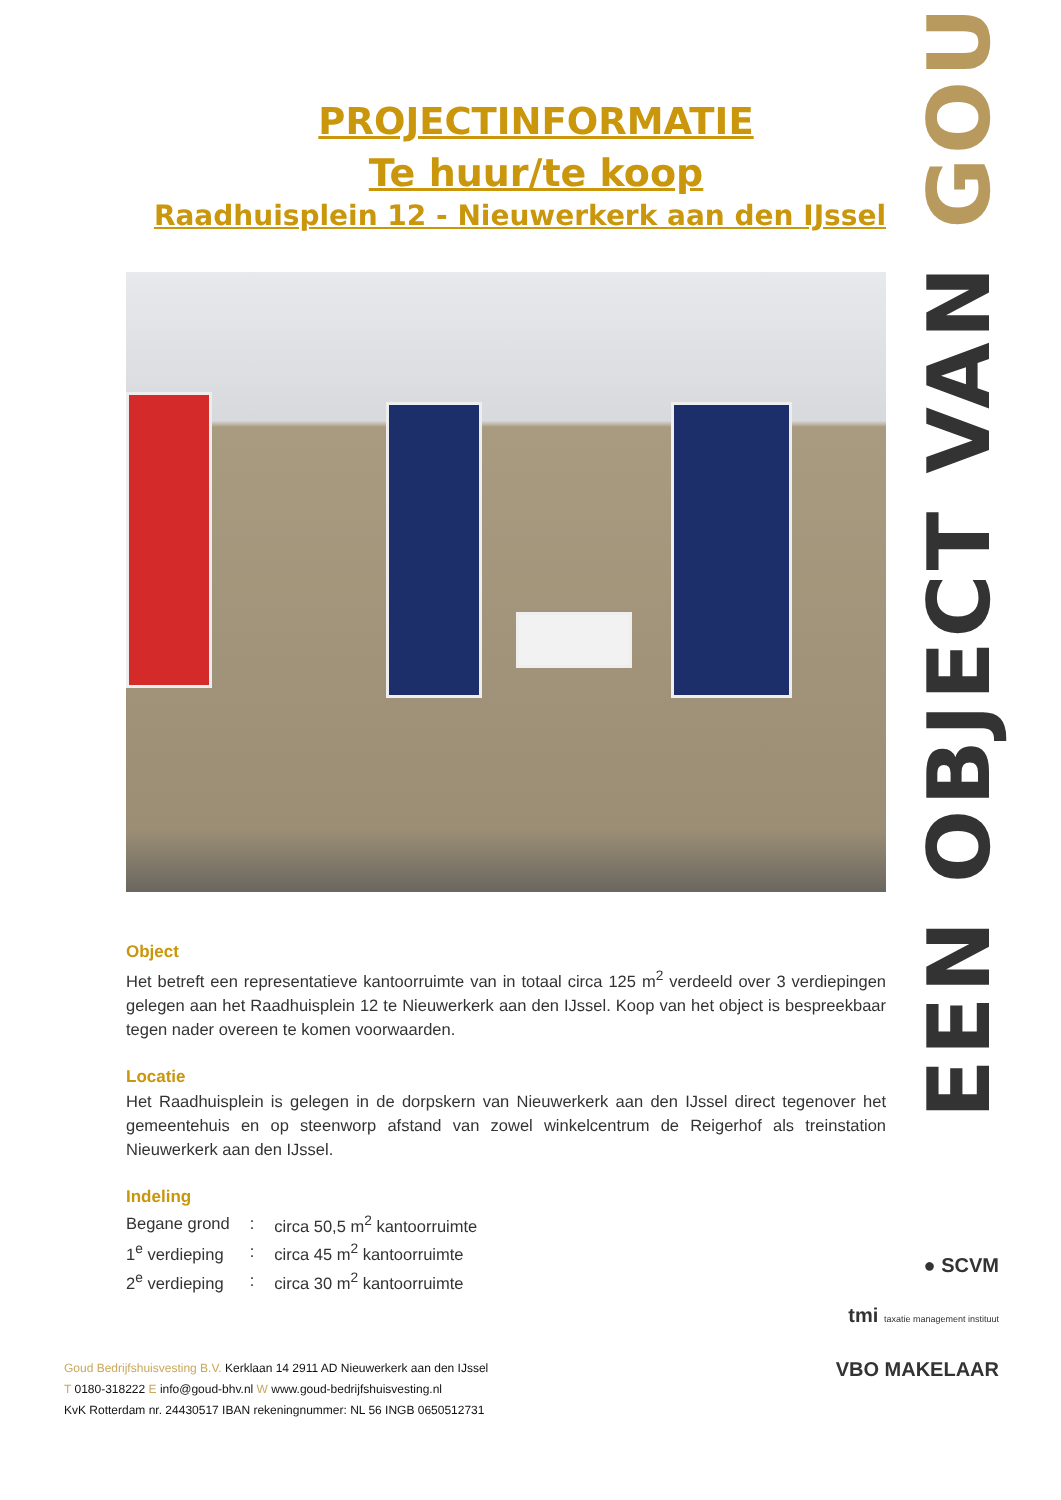PROJECTINFORMATIE
Te huur/te koop
Raadhuisplein 12 - Nieuwerkerk aan den IJssel
Object
Het betreft een representatieve kantoorruimte van in totaal circa 125 m<sup>2</sup> verdeeld over 3 verdiepingen gelegen aan het Raadhuisplein 12 te Nieuwerkerk aan den IJssel. Koop van het object is bespreekbaar tegen nader overeen te komen voorwaarden.
Locatie
Het Raadhuisplein is gelegen in de dorpskern van Nieuwerkerk aan den IJssel direct tegenover het gemeentehuis en op steenworp afstand van zowel winkelcentrum de Reigerhof als treinstation Nieuwerkerk aan den IJssel.
Indeling
| Begane grond | : | circa 50,5 m<sup>2</sup> kantoorruimte |
| 1<sup>e</sup> verdieping | : | circa 45 m<sup>2</sup> kantoorruimte |
| 2<sup>e</sup> verdieping | : | circa 30 m<sup>2</sup> kantoorruimte |
EEN OBJECT VAN GOUD
● SCVM
tmi taxatie management instituut
VBO MAKELAAR
Goud Bedrijfshuisvesting B.V. Kerklaan 14 2911 AD Nieuwerkerk aan den IJssel
T 0180-318222 E info@goud-bhv.nl W www.goud-bedrijfshuisvesting.nl
KvK Rotterdam nr. 24430517 IBAN rekeningnummer: NL 56 INGB 0650512731